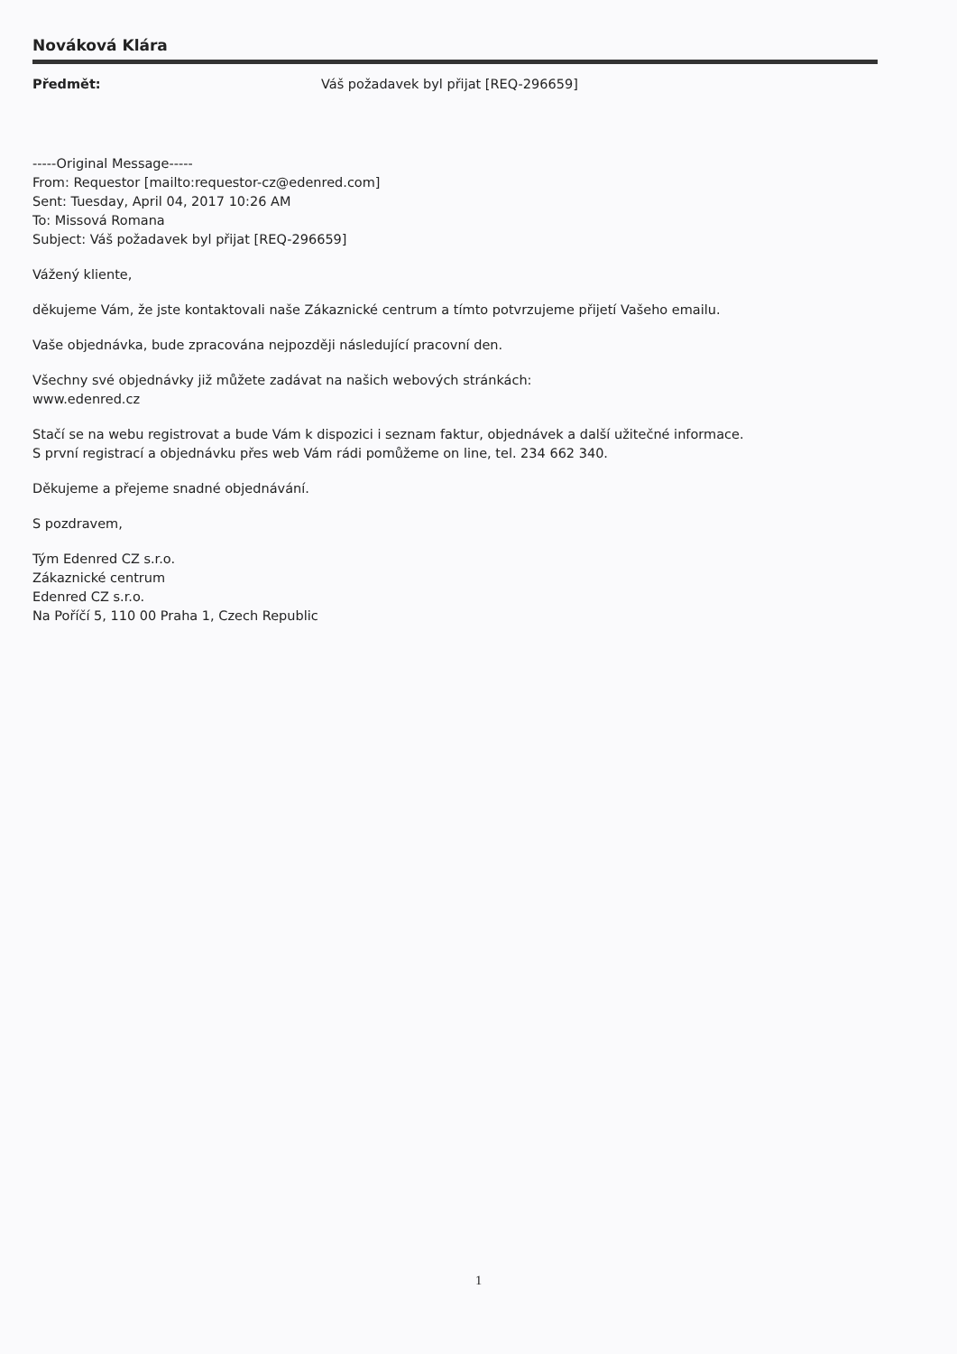Nováková Klára
Předmět: Váš požadavek byl přijat [REQ-296659]
-----Original Message-----
From: Requestor [mailto:requestor-cz@edenred.com]
Sent: Tuesday, April 04, 2017 10:26 AM
To: Missová Romana
Subject: Váš požadavek byl přijat [REQ-296659]
Vážený kliente,
děkujeme Vám, že jste kontaktovali naše Zákaznické centrum a tímto potvrzujeme přijetí Vašeho emailu.
Vaše objednávka, bude zpracována nejpozději následující pracovní den.
Všechny své objednávky již můžete zadávat na našich webových stránkách:
www.edenred.cz
Stačí se na webu registrovat a bude Vám k dispozici i seznam faktur, objednávek a další užitečné informace.
S první registrací a objednávku přes web Vám rádi pomůžeme on line, tel. 234 662 340.
Děkujeme a přejeme snadné objednávání.
S pozdravem,
Tým Edenred CZ s.r.o.
Zákaznické centrum
Edenred CZ s.r.o.
Na Poříčí 5, 110 00 Praha 1, Czech Republic
1